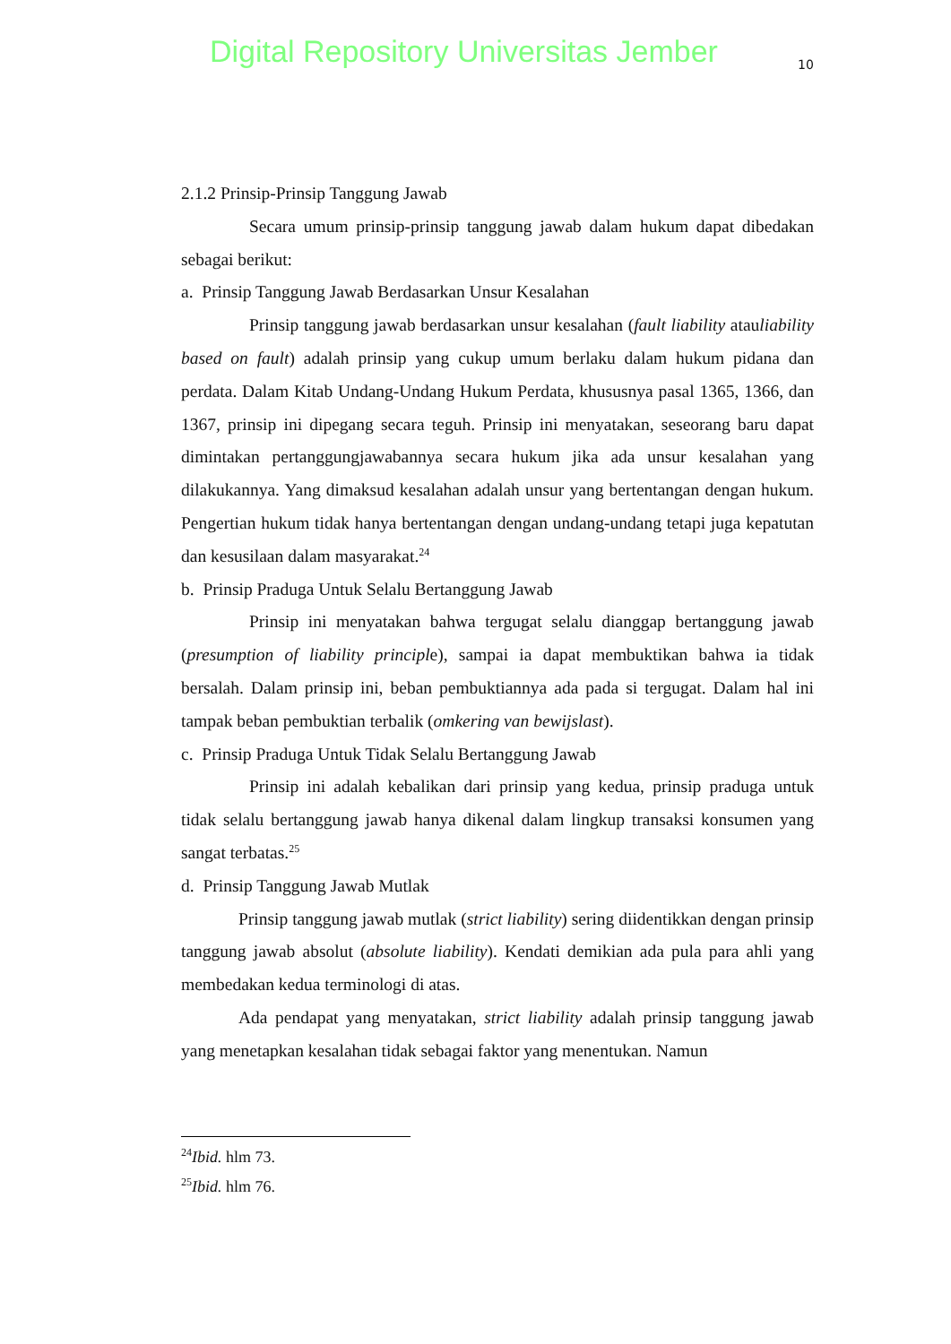Digital Repository Universitas Jember
10
2.1.2 Prinsip-Prinsip Tanggung Jawab
Secara umum prinsip-prinsip tanggung jawab dalam hukum dapat dibedakan sebagai berikut:
a. Prinsip Tanggung Jawab Berdasarkan Unsur Kesalahan
Prinsip tanggung jawab berdasarkan unsur kesalahan (fault liability atauliability based on fault) adalah prinsip yang cukup umum berlaku dalam hukum pidana dan perdata. Dalam Kitab Undang-Undang Hukum Perdata, khususnya pasal 1365, 1366, dan 1367, prinsip ini dipegang secara teguh. Prinsip ini menyatakan, seseorang baru dapat dimintakan pertanggungjawabannya secara hukum jika ada unsur kesalahan yang dilakukannya. Yang dimaksud kesalahan adalah unsur yang bertentangan dengan hukum. Pengertian hukum tidak hanya bertentangan dengan undang-undang tetapi juga kepatutan dan kesusilaan dalam masyarakat.<sup>24</sup>
b. Prinsip Praduga Untuk Selalu Bertanggung Jawab
Prinsip ini menyatakan bahwa tergugat selalu dianggap bertanggung jawab (presumption of liability principle), sampai ia dapat membuktikan bahwa ia tidak bersalah. Dalam prinsip ini, beban pembuktiannya ada pada si tergugat. Dalam hal ini tampak beban pembuktian terbalik (omkering van bewijslast).
c. Prinsip Praduga Untuk Tidak Selalu Bertanggung Jawab
Prinsip ini adalah kebalikan dari prinsip yang kedua, prinsip praduga untuk tidak selalu bertanggung jawab hanya dikenal dalam lingkup transaksi konsumen yang sangat terbatas.<sup>25</sup>
d. Prinsip Tanggung Jawab Mutlak
Prinsip tanggung jawab mutlak (strict liability) sering diidentikkan dengan prinsip tanggung jawab absolut (absolute liability). Kendati demikian ada pula para ahli yang membedakan kedua terminologi di atas.
Ada pendapat yang menyatakan, strict liability adalah prinsip tanggung jawab yang menetapkan kesalahan tidak sebagai faktor yang menentukan. Namun
<sup>24</sup> Ibid. hlm 73.
<sup>25</sup> Ibid. hlm 76.